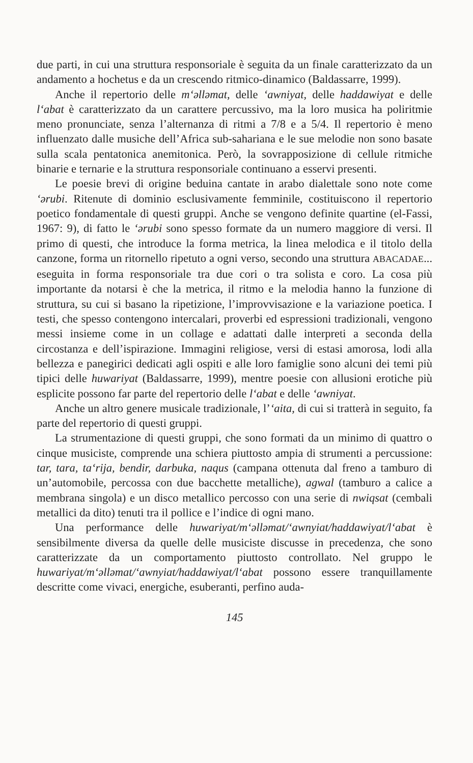due parti, in cui una struttura responsoriale è seguita da un finale caratterizzato da un andamento a hochetus e da un crescendo ritmico-dinamico (Baldassarre, 1999).
Anche il repertorio delle m‘əlləmat, delle ‘awniyat, delle haddawiyat e delle l‘abat è caratterizzato da un carattere percussivo, ma la loro musica ha poliritmie meno pronunciate, senza l’alternanza di ritmi a 7/8 e a 5/4. Il repertorio è meno influenzato dalle musiche dell’Africa sub-sahariana e le sue melodie non sono basate sulla scala pentatonica anemitonica. Però, la sovrapposizione di cellule ritmiche binarie e ternarie e la struttura responsoriale continuano a esservi presenti.
Le poesie brevi di origine beduina cantate in arabo dialettale sono note come ‘ərubi. Ritenute di dominio esclusivamente femminile, costituiscono il repertorio poetico fondamentale di questi gruppi. Anche se vengono definite quartine (el-Fassi, 1967: 9), di fatto le ‘ərubi sono spesso formate da un numero maggiore di versi. Il primo di questi, che introduce la forma metrica, la linea melodica e il titolo della canzone, forma un ritornello ripetuto a ogni verso, secondo una struttura ABACADAE... eseguita in forma responsoriale tra due cori o tra solista e coro. La cosa più importante da notarsi è che la metrica, il ritmo e la melodia hanno la funzione di struttura, su cui si basano la ripetizione, l’improvvisazione e la variazione poetica. I testi, che spesso contengono intercalari, proverbi ed espressioni tradizionali, vengono messi insieme come in un collage e adattati dalle interpreti a seconda della circostanza e dell’ispirazione. Immagini religiose, versi di estasi amorosa, lodi alla bellezza e panegirici dedicati agli ospiti e alle loro famiglie sono alcuni dei temi più tipici delle huwariyat (Baldassarre, 1999), mentre poesie con allusioni erotiche più esplicite possono far parte del repertorio delle l‘abat e delle ‘awniyat.
Anche un altro genere musicale tradizionale, l’‘aita, di cui si tratterà in seguito, fa parte del repertorio di questi gruppi.
La strumentazione di questi gruppi, che sono formati da un minimo di quattro o cinque musiciste, comprende una schiera piuttosto ampia di strumenti a percussione: tar, tara, ta‘rija, bendir, darbuka, naqus (campana ottenuta dal freno a tamburo di un’automobile, percossa con due bacchette metalliche), agwal (tamburo a calice a membrana singola) e un disco metallico percosso con una serie di nwiqsat (cembali metallici da dito) tenuti tra il pollice e l’indice di ogni mano.
Una performance delle huwariyat/m‘əlləmat/‘awnyiat/haddawiyat/l‘abat è sensibilmente diversa da quelle delle musiciste discusse in precedenza, che sono caratterizzate da un comportamento piuttosto controllato. Nel gruppo le huwariyat/m‘əlləmat/‘awnyiat/haddawiyat/l‘abat possono essere tranquillamente descritte come vivaci, energiche, esuberanti, perfino auda-
145